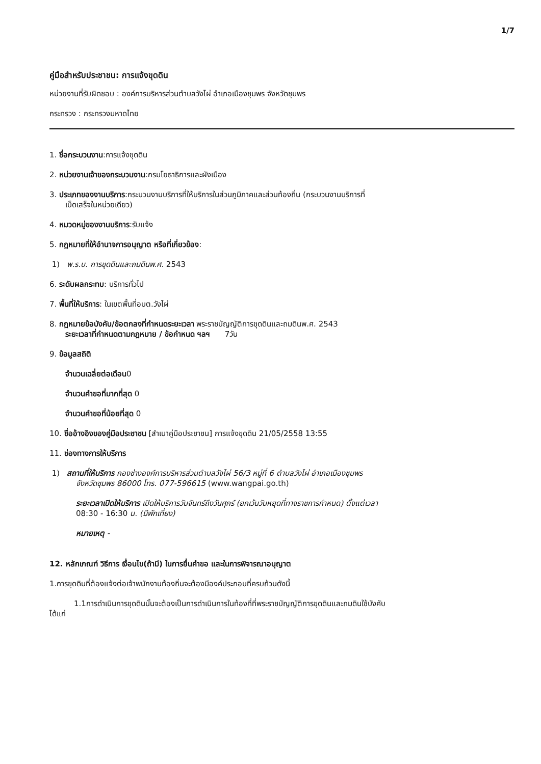1/7
คู่มือสำหรับประชาชน: การแจ้งขุดดิน
หน่วยงานที่รับผิดชอบ : องค์การบริหารส่วนตำบลวังไผ่ อำเภอเมืองชุมพร จังหวัดชุมพร
กระทรวง : กระทรวงมหาดไทย
1. ชื่อกระบวนงาน:การแจ้งขุดดิน
2. หน่วยงานเจ้าของกระบวนงาน:กรมโยธาธิการและผังเมือง
3. ประเภทของงานบริการ:กระบวนงานบริการที่ให้บริการในส่วนภูมิภาคและส่วนท้องถิ่น (กระบวนงานบริการที่
เบ็ดเสร็จในหน่วยเดียว)
4. หมวดหมู่ของงานบริการ:รับแจ้ง
5. กฎหมายที่ให้อำนาจการอนุญาต หรือที่เกี่ยวข้อง:
1) พ.ร.บ. การขุดดินและถมดินพ.ศ. 2543
6. ระดับผลกระทบ: บริการทั่วไป
7. พื้นที่ให้บริการ: ในเขตพื้นที่อบต.วังไผ่
8. กฎหมายข้อบังคับ/ข้อตกลงที่กำหนดระยะเวลา พระราชบัญญัติการขุดดินและถมดินพ.ศ. 2543
ระยะเวลาที่กำหนดตามกฎหมาย / ข้อกำหนด ฯลฯ 7วัน
9. ข้อมูลสถิติ
จำนวนเฉลี่ยต่อเดือน0
จำนวนคำขอที่มากที่สุด 0
จำนวนคำขอที่น้อยที่สุด 0
10. ชื่ออ้างอิงของคู่มือประชาชน [สำเนาคู่มือประชาชน] การแจ้งขุดดิน 21/05/2558 13:55
11. ช่องทางการให้บริการ
1) สถานที่ให้บริการ กองช่างองค์การบริหารส่วนตำบลวังไผ่ 56/3 หมู่ที่ 6 ตำบลวังไผ่ อำเภอเมืองชุมพร
จังหวัดชุมพร 86000 โทร. 077-596615 (www.wangpai.go.th)
ระยะเวลาเปิดให้บริการ เปิดให้บริการวันจันทร์ถึงวันศุกร์ (ยกเว้นวันหยุดที่ทางราชการกำหนด) ตั้งแต่เวลา
08:30 - 16:30 น. (มีพักเที่ยง)
หมายเหตุ -
12. หลักเกณฑ์ วิธีการ เงื่อนไข(ถ้ามี) ในการยื่นคำขอ และในการพิจารณาอนุญาต
1.การขุดดินที่ต้องแจ้งต่อเจ้าพนักงานท้องถิ่นจะต้องมีองค์ประกอบที่ครบถ้วนดังนี้
1.1การดำเนินการขุดดินนั้นจะต้องเป็นการดำเนินการในท้องที่ที่พระราชบัญญัติการขุดดินและถมดินใช้บังคับ
ได้แก่